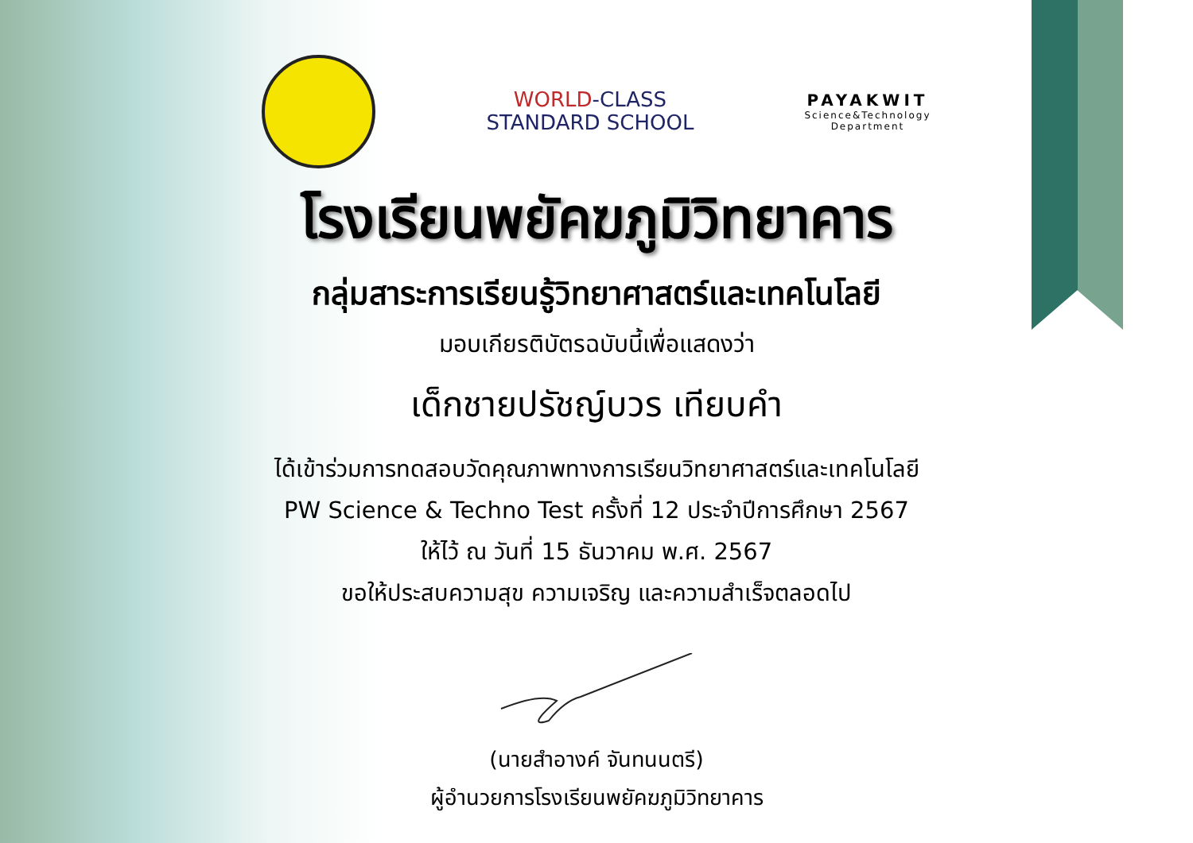WORLD-CLASS
STANDARD SCHOOL
PAYAKWIT
Science&Technology
Department
โรงเรียนพยัคฆภูมิวิทยาคาร
กลุ่มสาระการเรียนรู้วิทยาศาสตร์และเทคโนโลยี
มอบเกียรติบัตรฉบับนี้เพื่อแสดงว่า
เด็กชายปรัชญ์บวร เทียบคำ
ได้เข้าร่วมการทดสอบวัดคุณภาพทางการเรียนวิทยาศาสตร์และเทคโนโลยี
PW Science & Techno Test ครั้งที่ 12 ประจำปีการศึกษา 2567
ให้ไว้ ณ วันที่ 15 ธันวาคม พ.ศ. 2567
ขอให้ประสบความสุข ความเจริญ และความสำเร็จตลอดไป
(นายสำอางค์ จันทนนตรี)
ผู้อำนวยการโรงเรียนพยัคฆภูมิวิทยาคาร